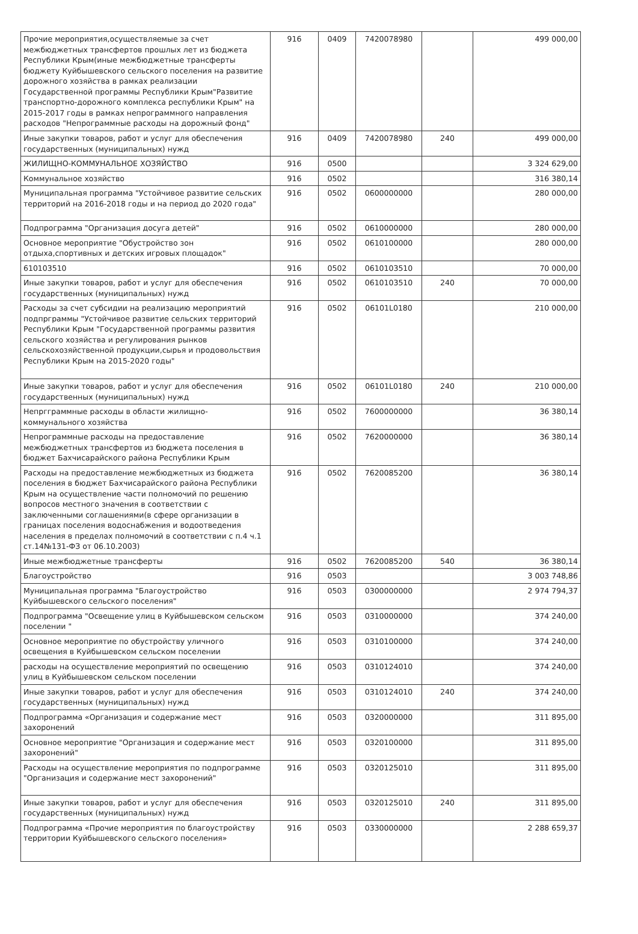| Прочие мероприятия,осуществляемые за счет межбюджетных трансфертов прошлых лет из бюджета Республики Крым(иные межбюджетные трансферты бюджету Куйбышевского сельского поселения на развитие дорожного хозяйства в рамках реализации Государственной программы Республики Крым"Развитие транспортно-дорожного комплекса республики Крым" на 2015-2017 годы в рамках непрограммного направления расходов "Непрограммные расходы на дорожный фонд" | 916 | 0409 | 7420078980 | | 499 000,00 |
| Иные закупки товаров, работ и услуг для обеспечения государственных (муниципальных) нужд | 916 | 0409 | 7420078980 | 240 | 499 000,00 |
| ЖИЛИЩНО-КОММУНАЛЬНОЕ ХОЗЯЙСТВО | 916 | 0500 | | | 3 324 629,00 |
| Коммунальное хозяйство | 916 | 0502 | | | 316 380,14 |
| Муниципальная программа "Устойчивое развитие сельских территорий на 2016-2018 годы и на период до 2020 года" | 916 | 0502 | 0600000000 | | 280 000,00 |
| Подпрограмма "Организация досуга детей" | 916 | 0502 | 0610000000 | | 280 000,00 |
| Основное мероприятие "Обустройство зон отдыха,спортивных и детских игровых площадок" | 916 | 0502 | 0610100000 | | 280 000,00 |
| 610103510 | 916 | 0502 | 0610103510 | | 70 000,00 |
| Иные закупки товаров, работ и услуг для обеспечения государственных (муниципальных) нужд | 916 | 0502 | 0610103510 | 240 | 70 000,00 |
| Расходы за счет субсидии на реализацию мероприятий подпрграммы "Устойчивое развитие сельских территорий Республики Крым "Государственной программы развития сельского хозяйства и регулирования рынков сельскохозяйственной продукции,сырья и продовольствия Республики Крым на 2015-2020 годы" | 916 | 0502 | 06101L0180 | | 210 000,00 |
| Иные закупки товаров, работ и услуг для обеспечения государственных (муниципальных) нужд | 916 | 0502 | 06101L0180 | 240 | 210 000,00 |
| Непргграммные расходы в области жилищно-коммунального хозяйства | 916 | 0502 | 7600000000 | | 36 380,14 |
| Непрограммные расходы на предоставление межбюджетных трансфертов из бюджета поселения в бюджет Бахчисарайского района Республики Крым | 916 | 0502 | 7620000000 | | 36 380,14 |
| Расходы на предоставление межбюджетных из бюджета поселения в бюджет Бахчисарайского района Республики Крым на осуществление части полномочий по решению вопросов местного значения в соответствии с заключенными соглашениями(в сфере организации в границах поселения водоснабжения и водоотведения населения в пределах полномочий в соответствии с п.4 ч.1 ст.14№131-ФЗ от 06.10.2003) | 916 | 0502 | 7620085200 | | 36 380,14 |
| Иные межбюджетные трансферты | 916 | 0502 | 7620085200 | 540 | 36 380,14 |
| Благоустройство | 916 | 0503 | | | 3 003 748,86 |
| Муниципальная программа "Благоустройство Куйбышевского сельского поселения" | 916 | 0503 | 0300000000 | | 2 974 794,37 |
| Подпрограмма "Освещение улиц в Куйбышевском сельском поселении " | 916 | 0503 | 0310000000 | | 374 240,00 |
| Основное мероприятие по обустройству уличного освещения в Куйбышевском сельском поселении | 916 | 0503 | 0310100000 | | 374 240,00 |
| расходы на осуществление мероприятий по освещению улиц в Куйбышевском сельском поселении | 916 | 0503 | 0310124010 | | 374 240,00 |
| Иные закупки товаров, работ и услуг для обеспечения государственных (муниципальных) нужд | 916 | 0503 | 0310124010 | 240 | 374 240,00 |
| Подпрограмма «Организация и содержание мест захоронений | 916 | 0503 | 0320000000 | | 311 895,00 |
| Основное мероприятие "Организация и содержание мест захоронений" | 916 | 0503 | 0320100000 | | 311 895,00 |
| Расходы на осуществление мероприятия по подпрограмме "Организация и содержание мест захоронений" | 916 | 0503 | 0320125010 | | 311 895,00 |
| Иные закупки товаров, работ и услуг для обеспечения государственных (муниципальных) нужд | 916 | 0503 | 0320125010 | 240 | 311 895,00 |
| Подпрограмма «Прочие мероприятия по благоустройству территории Куйбышевского сельского поселения» | 916 | 0503 | 0330000000 | | 2 288 659,37 |